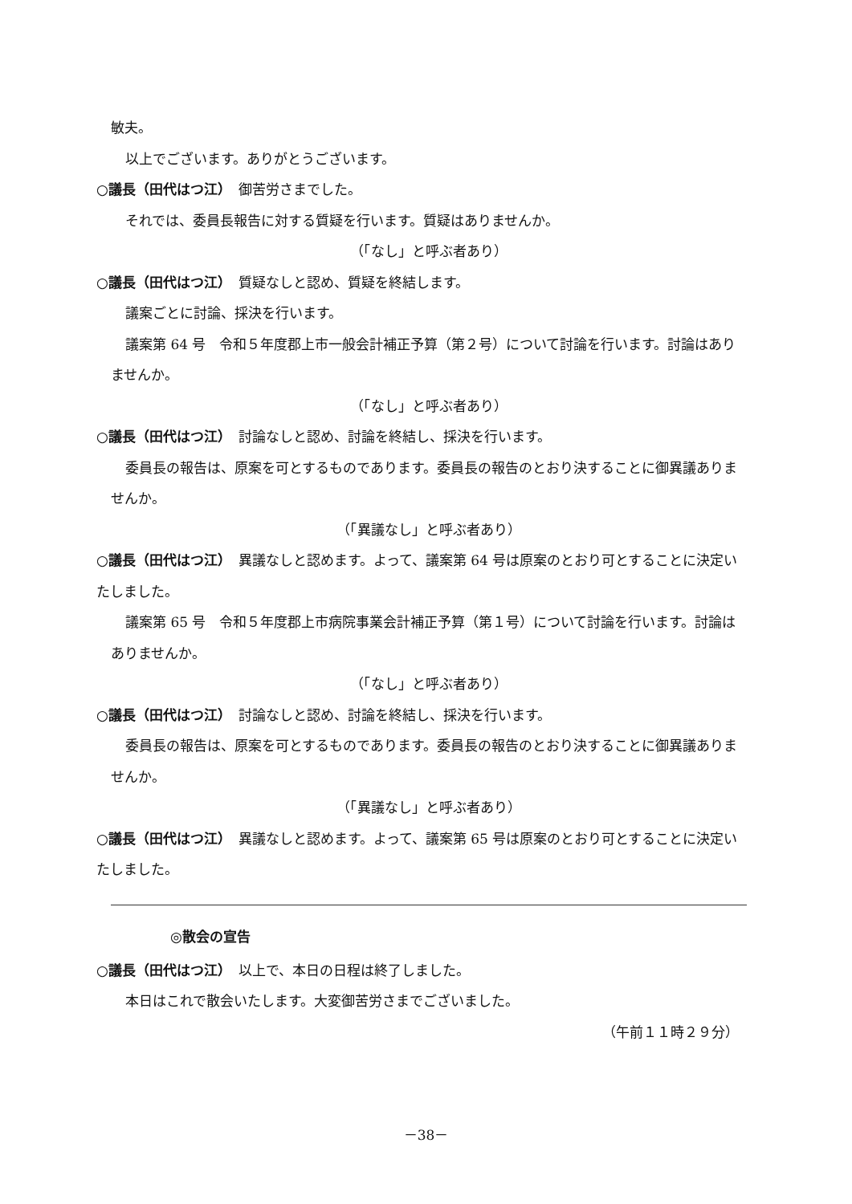敏夫。
以上でございます。ありがとうございます。
○議長（田代はつ江）　御苦労さまでした。
それでは、委員長報告に対する質疑を行います。質疑はありませんか。
（「なし」と呼ぶ者あり）
○議長（田代はつ江）　質疑なしと認め、質疑を終結します。
議案ごとに討論、採決を行います。
議案第 64 号　令和５年度郡上市一般会計補正予算（第２号）について討論を行います。討論はありませんか。
（「なし」と呼ぶ者あり）
○議長（田代はつ江）　討論なしと認め、討論を終結し、採決を行います。
委員長の報告は、原案を可とするものであります。委員長の報告のとおり決することに御異議ありませんか。
（「異議なし」と呼ぶ者あり）
○議長（田代はつ江）　異議なしと認めます。よって、議案第 64 号は原案のとおり可とすることに決定いたしました。
議案第 65 号　令和５年度郡上市病院事業会計補正予算（第１号）について討論を行います。討論はありませんか。
（「なし」と呼ぶ者あり）
○議長（田代はつ江）　討論なしと認め、討論を終結し、採決を行います。
委員長の報告は、原案を可とするものであります。委員長の報告のとおり決することに御異議ありませんか。
（「異議なし」と呼ぶ者あり）
○議長（田代はつ江）　異議なしと認めます。よって、議案第 65 号は原案のとおり可とすることに決定いたしました。
◎散会の宣告
○議長（田代はつ江）　以上で、本日の日程は終了しました。
本日はこれで散会いたします。大変御苦労さまでございました。
（午前１１時２９分）
－38－